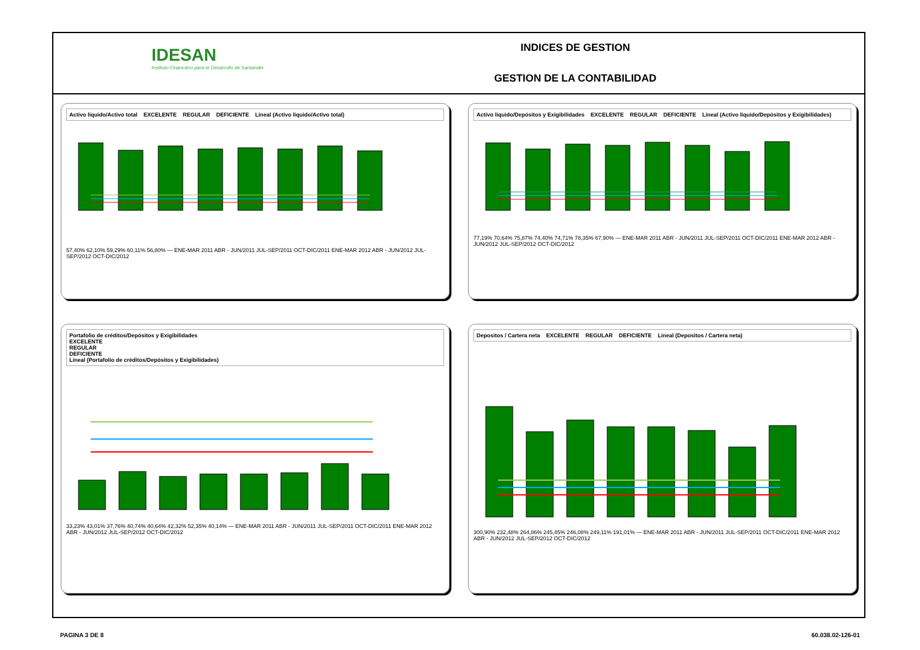IDESAN
Instituto Financiero para el Desarrollo de Santander
INDICES DE GESTION
GESTION DE LA CONTABILIDAD
Activo liquido/Activo total EXCELENTE REGULAR DEFICIENTE Lineal (Activo liquido/Activo total)
57,40% 62,10% 59,29% 60,11% 56,80% — ENE-MAR 2011 ABR - JUN/2011 JUL-SEP/2011 OCT-DIC/2011 ENE-MAR 2012 ABR - JUN/2012 JUL-SEP/2012 OCT-DIC/2012
Activo liquido/Depósitos y Exigibilidades EXCELENTE REGULAR DEFICIENTE Lineal (Activo liquido/Depósitos y Exigibilidades)
77,19% 70,64% 75,87% 74,40% 74,71% 78,35% 67,90% — ENE-MAR 2011 ABR - JUN/2011 JUL-SEP/2011 OCT-DIC/2011 ENE-MAR 2012 ABR - JUN/2012 JUL-SEP/2012 OCT-DIC/2012
Portafolio de créditos/Depósitos y Exigibilidades
EXCELENTE
REGULAR
DEFICIENTE
Lineal (Portafolio de créditos/Depósitos y Exigibilidades)
33,23% 43,01% 37,76% 40,74% 40,64% 42,32% 52,35% 40,14% — ENE-MAR 2011 ABR - JUN/2011 JUL-SEP/2011 OCT-DIC/2011 ENE-MAR 2012 ABR - JUN/2012 JUL-SEP/2012 OCT-DIC/2012
Depositos / Cartera neta EXCELENTE REGULAR DEFICIENTE Lineal (Depositos / Cartera neta)
300,90% 232,48% 264,86% 245,45% 246,08% 249,11% 191,01% — ENE-MAR 2011 ABR - JUN/2011 JUL-SEP/2011 OCT-DIC/2011 ENE-MAR 2012 ABR - JUN/2012 JUL-SEP/2012 OCT-DIC/2012
PAGINA 3 DE 8 60.038.02-126-01